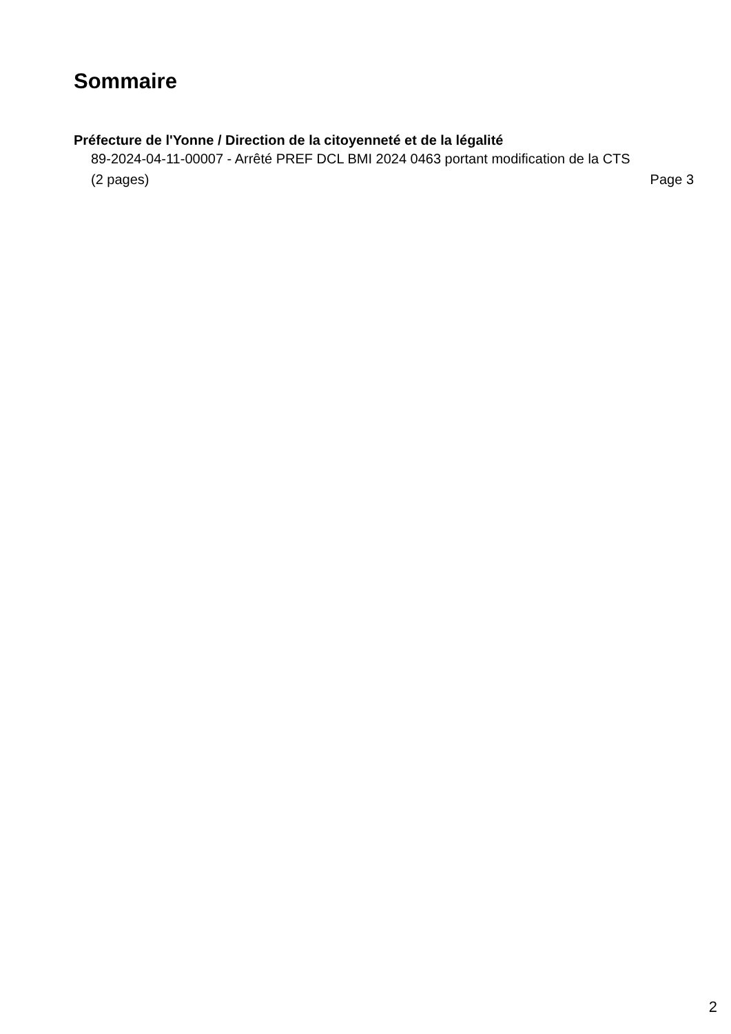Sommaire
Préfecture de l'Yonne / Direction de la citoyenneté et de la légalité
89-2024-04-11-00007 - Arrêté PREF DCL BMI 2024 0463 portant modification de la CTS (2 pages) Page 3
2